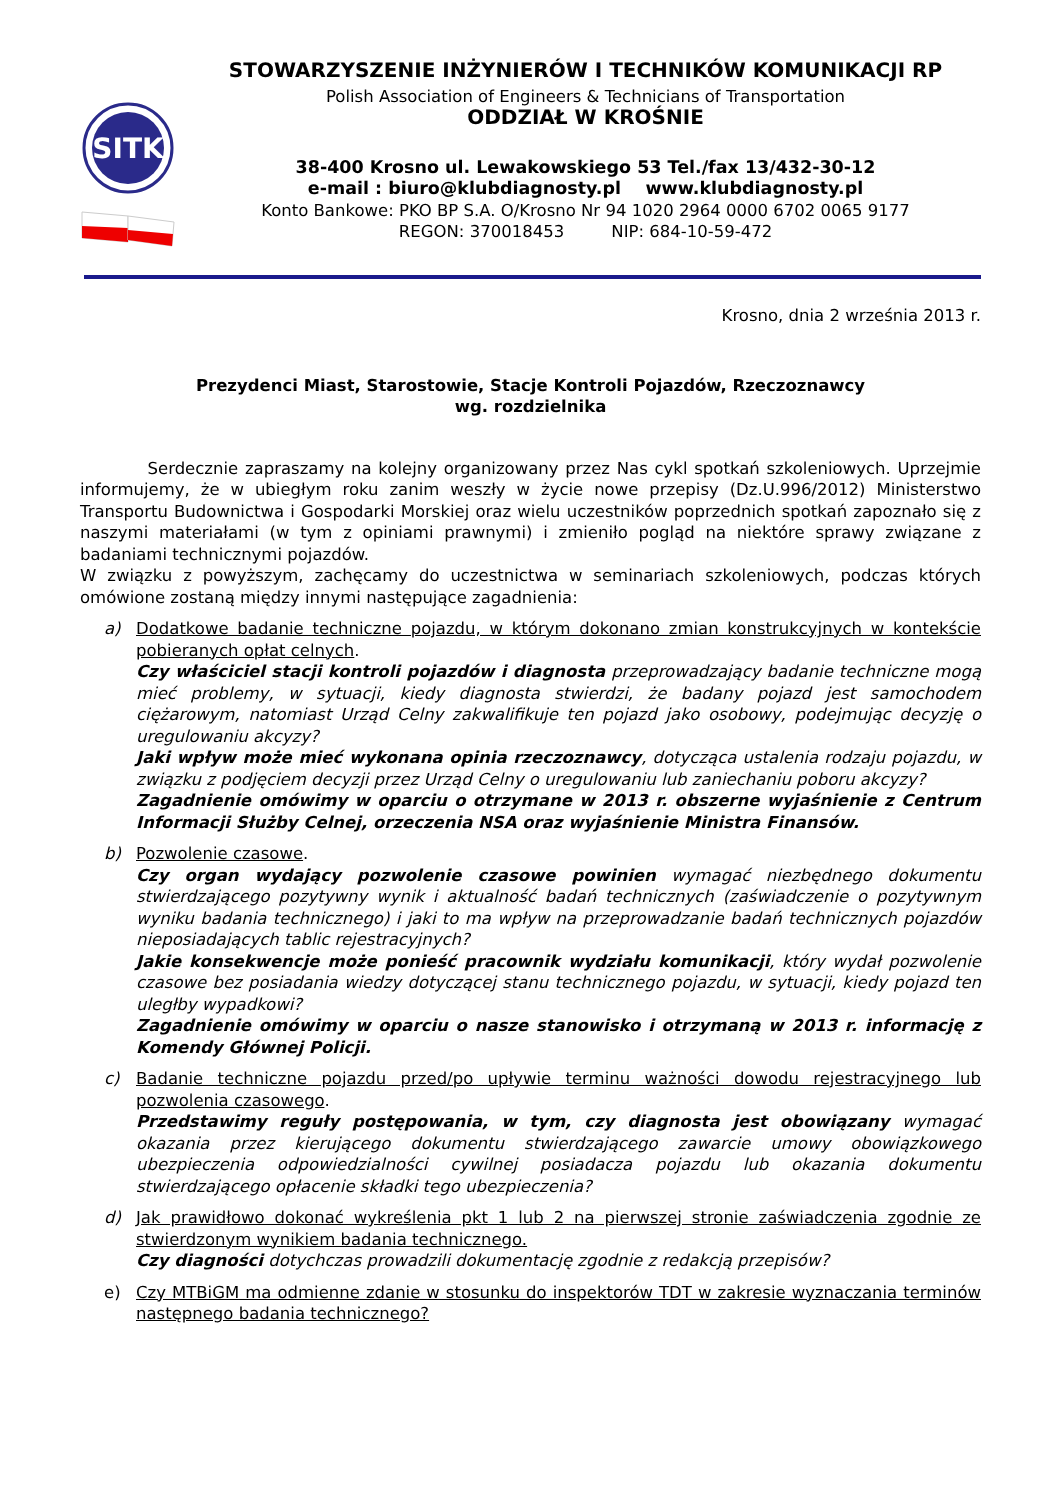SITK
STOWARZYSZENIE INŻYNIERÓW I TECHNIKÓW KOMUNIKACJI RP
Polish Association of Engineers & Technicians of Transportation
ODDZIAŁ W KROŚNIE
38-400 Krosno ul. Lewakowskiego 53 Tel./fax 13/432-30-12
e-mail : biuro@klubdiagnosty.pl www.klubdiagnosty.pl
Konto Bankowe: PKO BP S.A. O/Krosno Nr 94 1020 2964 0000 6702 0065 9177
REGON: 370018453 NIP: 684-10-59-472
Krosno, dnia 2 września 2013 r.
Prezydenci Miast, Starostowie, Stacje Kontroli Pojazdów, Rzeczoznawcy
wg. rozdzielnika
Serdecznie zapraszamy na kolejny organizowany przez Nas cykl spotkań szkoleniowych. Uprzejmie informujemy, że w ubiegłym roku zanim weszły w życie nowe przepisy (Dz.U.996/2012) Ministerstwo Transportu Budownictwa i Gospodarki Morskiej oraz wielu uczestników poprzednich spotkań zapoznało się z naszymi materiałami (w tym z opiniami prawnymi) i zmieniło pogląd na niektóre sprawy związane z badaniami technicznymi pojazdów.
W związku z powyższym, zachęcamy do uczestnictwa w seminariach szkoleniowych, podczas których omówione zostaną między innymi następujące zagadnienia:
a) Dodatkowe badanie techniczne pojazdu, w którym dokonano zmian konstrukcyjnych w kontekście pobieranych opłat celnych.
Czy właściciel stacji kontroli pojazdów i diagnosta przeprowadzający badanie techniczne mogą mieć problemy, w sytuacji, kiedy diagnosta stwierdzi, że badany pojazd jest samochodem ciężarowym, natomiast Urząd Celny zakwalifikuje ten pojazd jako osobowy, podejmując decyzję o uregulowaniu akcyzy?
Jaki wpływ może mieć wykonana opinia rzeczoznawcy, dotycząca ustalenia rodzaju pojazdu, w związku z podjęciem decyzji przez Urząd Celny o uregulowaniu lub zaniechaniu poboru akcyzy?
Zagadnienie omówimy w oparciu o otrzymane w 2013 r. obszerne wyjaśnienie z Centrum Informacji Służby Celnej, orzeczenia NSA oraz wyjaśnienie Ministra Finansów.
b) Pozwolenie czasowe.
Czy organ wydający pozwolenie czasowe powinien wymagać niezbędnego dokumentu stwierdzającego pozytywny wynik i aktualność badań technicznych (zaświadczenie o pozytywnym wyniku badania technicznego) i jaki to ma wpływ na przeprowadzanie badań technicznych pojazdów nieposiadających tablic rejestracyjnych?
Jakie konsekwencje może ponieść pracownik wydziału komunikacji, który wydał pozwolenie czasowe bez posiadania wiedzy dotyczącej stanu technicznego pojazdu, w sytuacji, kiedy pojazd ten uległby wypadkowi?
Zagadnienie omówimy w oparciu o nasze stanowisko i otrzymaną w 2013 r. informację z Komendy Głównej Policji.
c) Badanie techniczne pojazdu przed/po upływie terminu ważności dowodu rejestracyjnego lub pozwolenia czasowego.
Przedstawimy reguły postępowania, w tym, czy diagnosta jest obowiązany wymagać okazania przez kierującego dokumentu stwierdzającego zawarcie umowy obowiązkowego ubezpieczenia odpowiedzialności cywilnej posiadacza pojazdu lub okazania dokumentu stwierdzającego opłacenie składki tego ubezpieczenia?
d) Jak prawidłowo dokonać wykreślenia pkt 1 lub 2 na pierwszej stronie zaświadczenia zgodnie ze stwierdzonym wynikiem badania technicznego.
Czy diagności dotychczas prowadzili dokumentację zgodnie z redakcją przepisów?
e) Czy MTBiGM ma odmienne zdanie w stosunku do inspektorów TDT w zakresie wyznaczania terminów następnego badania technicznego?